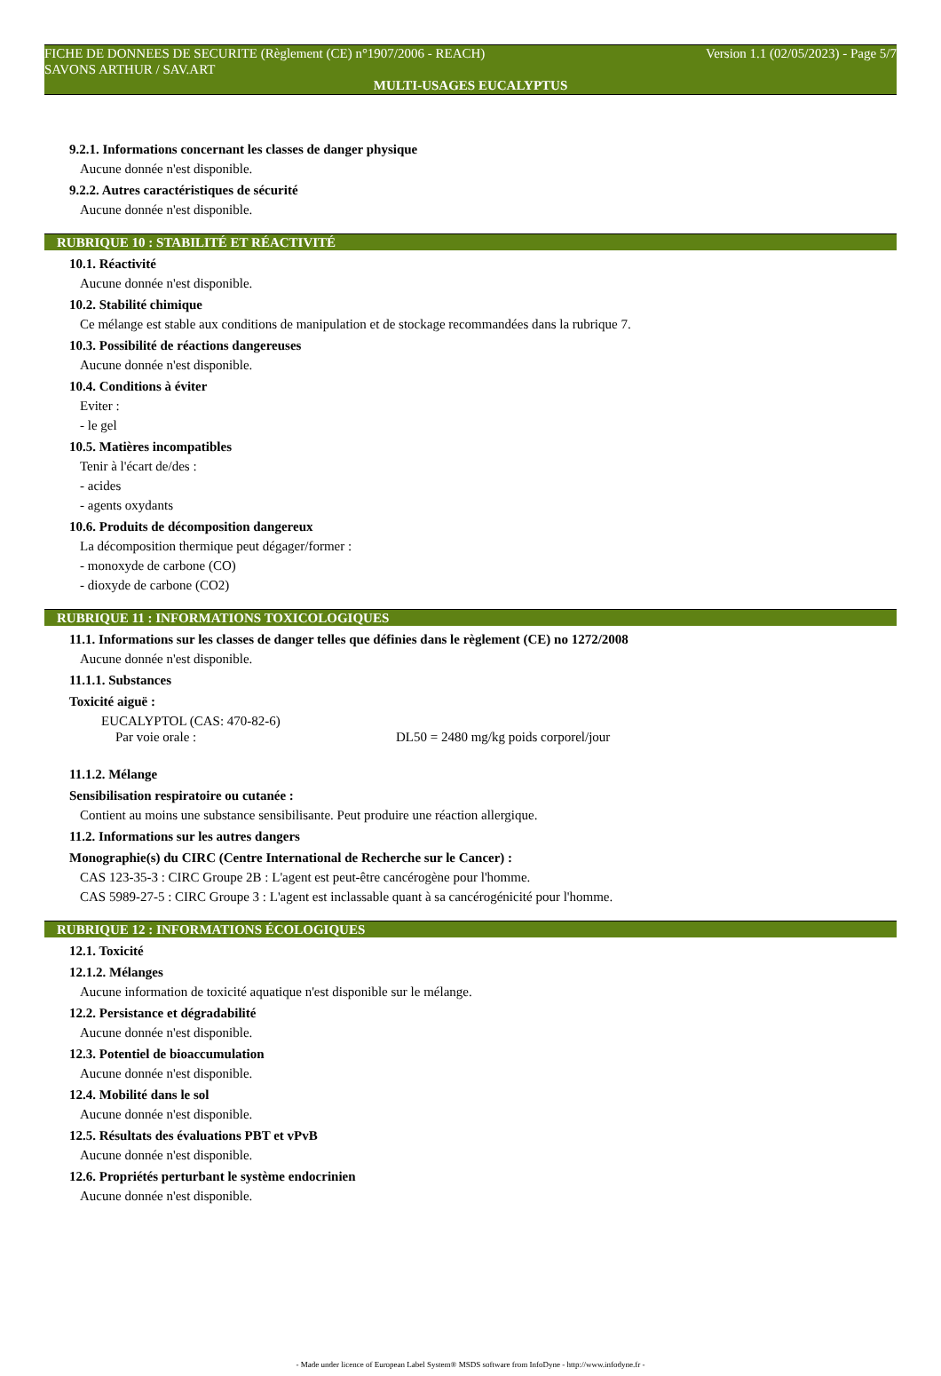FICHE DE DONNEES DE SECURITE (Règlement (CE) n°1907/2006 - REACH) Version 1.1 (02/05/2023) - Page 5/7
SAVONS ARTHUR / SAV.ART
MULTI-USAGES EUCALYPTUS
9.2.1. Informations concernant les classes de danger physique
Aucune donnée n'est disponible.
9.2.2. Autres caractéristiques de sécurité
Aucune donnée n'est disponible.
RUBRIQUE 10 : STABILITÉ ET RÉACTIVITÉ
10.1. Réactivité
Aucune donnée n'est disponible.
10.2. Stabilité chimique
Ce mélange est stable aux conditions de manipulation et de stockage recommandées dans la rubrique 7.
10.3. Possibilité de réactions dangereuses
Aucune donnée n'est disponible.
10.4. Conditions à éviter
Eviter :
- le gel
10.5. Matières incompatibles
Tenir à l'écart de/des :
- acides
- agents oxydants
10.6. Produits de décomposition dangereux
La décomposition thermique peut dégager/former :
- monoxyde de carbone (CO)
- dioxyde de carbone (CO2)
RUBRIQUE 11 : INFORMATIONS TOXICOLOGIQUES
11.1. Informations sur les classes de danger telles que définies dans le règlement (CE) no 1272/2008
Aucune donnée n'est disponible.
11.1.1. Substances
Toxicité aiguë :
EUCALYPTOL (CAS: 470-82-6)
Par voie orale : DL50 = 2480 mg/kg poids corporel/jour
11.1.2. Mélange
Sensibilisation respiratoire ou cutanée :
Contient au moins une substance sensibilisante. Peut produire une réaction allergique.
11.2. Informations sur les autres dangers
Monographie(s) du CIRC (Centre International de Recherche sur le Cancer) :
CAS 123-35-3 : CIRC Groupe 2B : L'agent est peut-être cancérogène pour l'homme.
CAS 5989-27-5 : CIRC Groupe 3 : L'agent est inclassable quant à sa cancérogénicité pour l'homme.
RUBRIQUE 12 : INFORMATIONS ÉCOLOGIQUES
12.1. Toxicité
12.1.2. Mélanges
Aucune information de toxicité aquatique n'est disponible sur le mélange.
12.2. Persistance et dégradabilité
Aucune donnée n'est disponible.
12.3. Potentiel de bioaccumulation
Aucune donnée n'est disponible.
12.4. Mobilité dans le sol
Aucune donnée n'est disponible.
12.5. Résultats des évaluations PBT et vPvB
Aucune donnée n'est disponible.
12.6. Propriétés perturbant le système endocrinien
Aucune donnée n'est disponible.
- Made under licence of European Label System® MSDS software from InfoDyne - http://www.infodyne.fr -